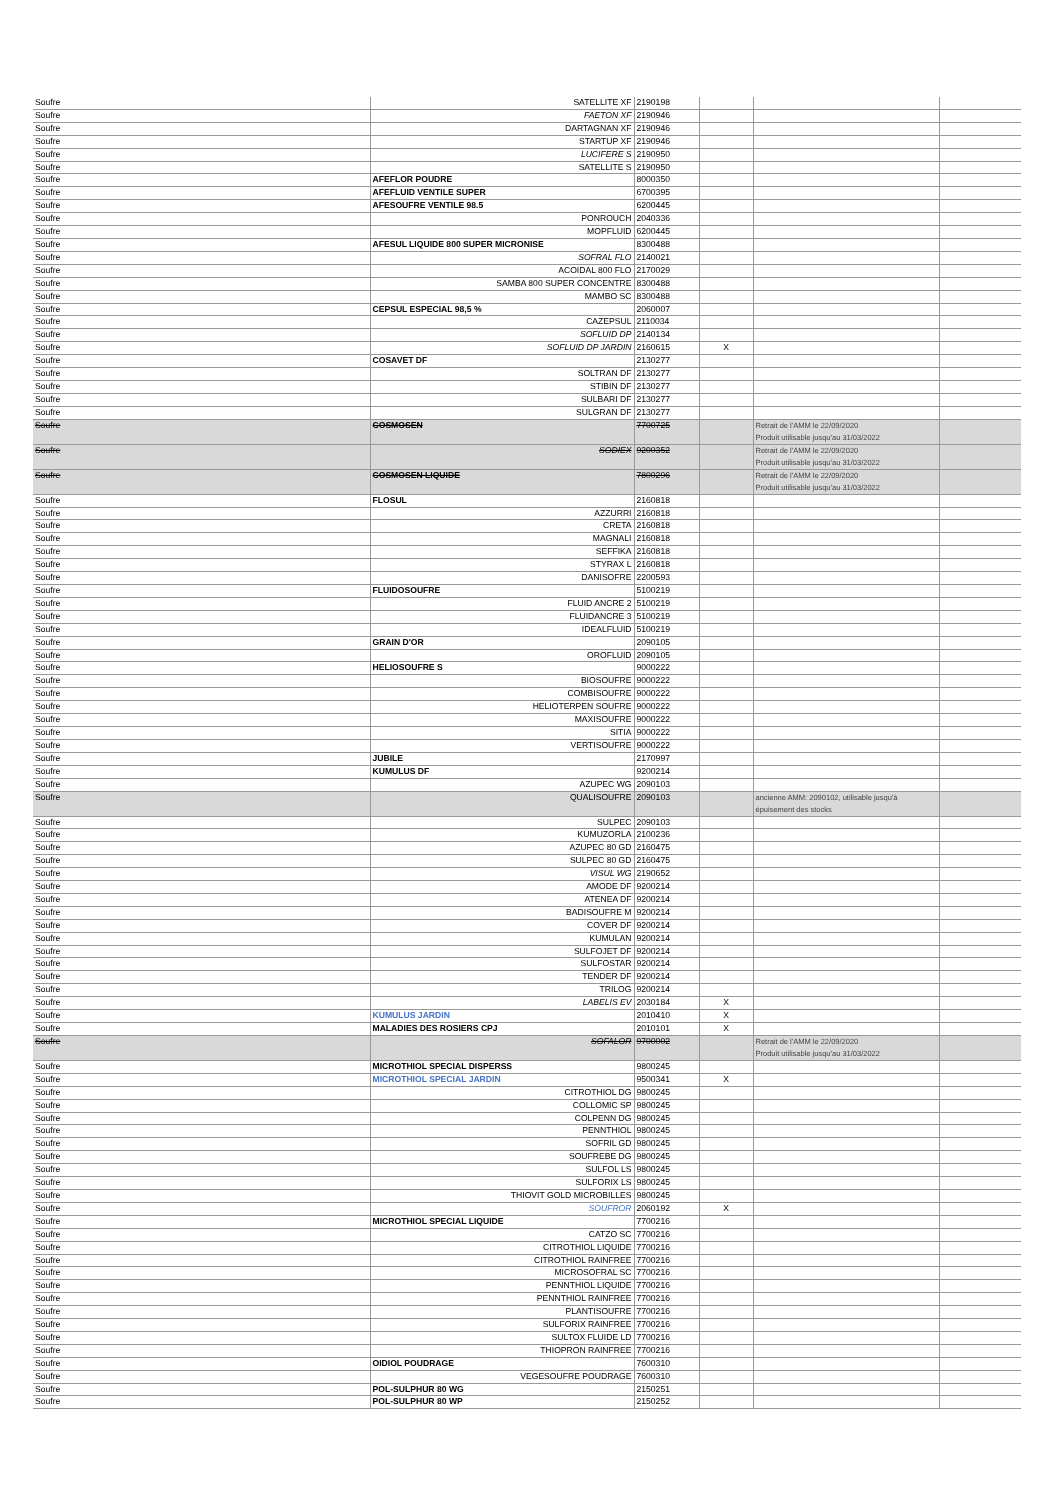| Soufre | SATELLITE XF | 2190198 | | | |
| Soufre | FAETON XF | 2190946 | | | |
| Soufre | DARTAGNAN XF | 2190946 | | | |
| Soufre | STARTUP XF | 2190946 | | | |
| Soufre | LUCIFERE S | 2190950 | | | |
| Soufre | SATELLITE S | 2190950 | | | |
| Soufre | AFEFLOR POUDRE | 8000350 | | | |
| Soufre | AFEFLUID VENTILE SUPER | 6700395 | | | |
| Soufre | AFESOUFRE VENTILE 98.5 | 6200445 | | | |
| Soufre | PONROUCH | 2040336 | | | |
| Soufre | MOPFLUID | 6200445 | | | |
| Soufre | AFESUL LIQUIDE 800 SUPER MICRONISE | 8300488 | | | |
| Soufre | SOFRAL FLO | 2140021 | | | |
| Soufre | ACOIDAL 800 FLO | 2170029 | | | |
| Soufre | SAMBA 800 SUPER CONCENTRE | 8300488 | | | |
| Soufre | MAMBO SC | 8300488 | | | |
| Soufre | CEPSUL ESPECIAL 98,5 % | 2060007 | | | |
| Soufre | CAZEPSUL | 2110034 | | | |
| Soufre | SOFLUID DP | 2140134 | | | |
| Soufre | SOFLUID DP JARDIN | 2160615 | X | | |
| Soufre | COSAVET DF | 2130277 | | | |
| Soufre | SOLTRAN DF | 2130277 | | | |
| Soufre | STIBIN DF | 2130277 | | | |
| Soufre | SULBARI DF | 2130277 | | | |
| Soufre | SULGRAN DF | 2130277 | | | |
| Soufre | COSMOSEN | 7700725 | | Retrait de l'AMM le 22/09/2020 Produit utilisable jusqu'au 31/03/2022 | |
| Soufre | SODIEX | 9200352 | | Retrait de l'AMM le 22/09/2020 Produit utilisable jusqu'au 31/03/2022 | |
| Soufre | COSMOSEN LIQUIDE | 7800296 | | Retrait de l'AMM le 22/09/2020 Produit utilisable jusqu'au 31/03/2022 | |
| Soufre | FLOSUL | 2160818 | | | |
| Soufre | AZZURRI | 2160818 | | | |
| Soufre | CRETA | 2160818 | | | |
| Soufre | MAGNALI | 2160818 | | | |
| Soufre | SEFFIKA | 2160818 | | | |
| Soufre | STYRAX L | 2160818 | | | |
| Soufre | DANISOFRE | 2200593 | | | |
| Soufre | FLUIDOSOUFRE | 5100219 | | | |
| Soufre | FLUID ANCRE 2 | 5100219 | | | |
| Soufre | FLUIDANCRE 3 | 5100219 | | | |
| Soufre | IDEALFLUID | 5100219 | | | |
| Soufre | GRAIN D'OR | 2090105 | | | |
| Soufre | OROFLUID | 2090105 | | | |
| Soufre | HELIOSOUFRE S | 9000222 | | | |
| Soufre | BIOSOUFRE | 9000222 | | | |
| Soufre | COMBISOUFRE | 9000222 | | | |
| Soufre | HELIOTERPEN SOUFRE | 9000222 | | | |
| Soufre | MAXISOUFRE | 9000222 | | | |
| Soufre | SITIA | 9000222 | | | |
| Soufre | VERTISOUFRE | 9000222 | | | |
| Soufre | JUBILE | 2170997 | | | |
| Soufre | KUMULUS DF | 9200214 | | | |
| Soufre | AZUPEC WG | 2090103 | | | |
| Soufre | QUALISOUFRE | 2090103 | | ancienne AMM: 2090102, utilisable jusqu'à épuisement des stocks | |
| Soufre | SULPEC | 2090103 | | | |
| Soufre | KUMUZORLA | 2100236 | | | |
| Soufre | AZUPEC 80 GD | 2160475 | | | |
| Soufre | SULPEC 80 GD | 2160475 | | | |
| Soufre | VISUL WG | 2190652 | | | |
| Soufre | AMODE DF | 9200214 | | | |
| Soufre | ATENEA DF | 9200214 | | | |
| Soufre | BADISOUFRE M | 9200214 | | | |
| Soufre | COVER DF | 9200214 | | | |
| Soufre | KUMULAN | 9200214 | | | |
| Soufre | SULFOJET DF | 9200214 | | | |
| Soufre | SULFOSTAR | 9200214 | | | |
| Soufre | TENDER DF | 9200214 | | | |
| Soufre | TRILOG | 9200214 | | | |
| Soufre | LABELIS EV | 2030184 | X | | |
| Soufre | KUMULUS JARDIN | 2010410 | X | | |
| Soufre | MALADIES DES ROSIERS CPJ | 2010101 | X | | |
| Soufre | SOFALOR | 9700002 | | Retrait de l'AMM le 22/09/2020 Produit utilisable jusqu'au 31/03/2022 | |
| Soufre | MICROTHIOL SPECIAL DISPERSS | 9800245 | | | |
| Soufre | MICROTHIOL SPECIAL JARDIN | 9500341 | X | | |
| Soufre | CITROTHIOL DG | 9800245 | | | |
| Soufre | COLLOMIC SP | 9800245 | | | |
| Soufre | COLPENN DG | 9800245 | | | |
| Soufre | PENNTHIOL | 9800245 | | | |
| Soufre | SOFRIL GD | 9800245 | | | |
| Soufre | SOUFREBE DG | 9800245 | | | |
| Soufre | SULFOL LS | 9800245 | | | |
| Soufre | SULFORIX LS | 9800245 | | | |
| Soufre | THIOVIT GOLD MICROBILLES | 9800245 | | | |
| Soufre | SOUFROR | 2060192 | X | | |
| Soufre | MICROTHIOL SPECIAL LIQUIDE | 7700216 | | | |
| Soufre | CATZO SC | 7700216 | | | |
| Soufre | CITROTHIOL LIQUIDE | 7700216 | | | |
| Soufre | CITROTHIOL RAINFREE | 7700216 | | | |
| Soufre | MICROSOFRAL SC | 7700216 | | | |
| Soufre | PENNTHIOL LIQUIDE | 7700216 | | | |
| Soufre | PENNTHIOL RAINFREE | 7700216 | | | |
| Soufre | PLANTISOUFRE | 7700216 | | | |
| Soufre | SULFORIX RAINFREE | 7700216 | | | |
| Soufre | SULTOX FLUIDE LD | 7700216 | | | |
| Soufre | THIOPRON RAINFREE | 7700216 | | | |
| Soufre | OIDIOL POUDRAGE | 7600310 | | | |
| Soufre | VEGESOUFRE POUDRAGE | 7600310 | | | |
| Soufre | POL-SULPHUR 80 WG | 2150251 | | | |
| Soufre | POL-SULPHUR 80 WP | 2150252 | | | |